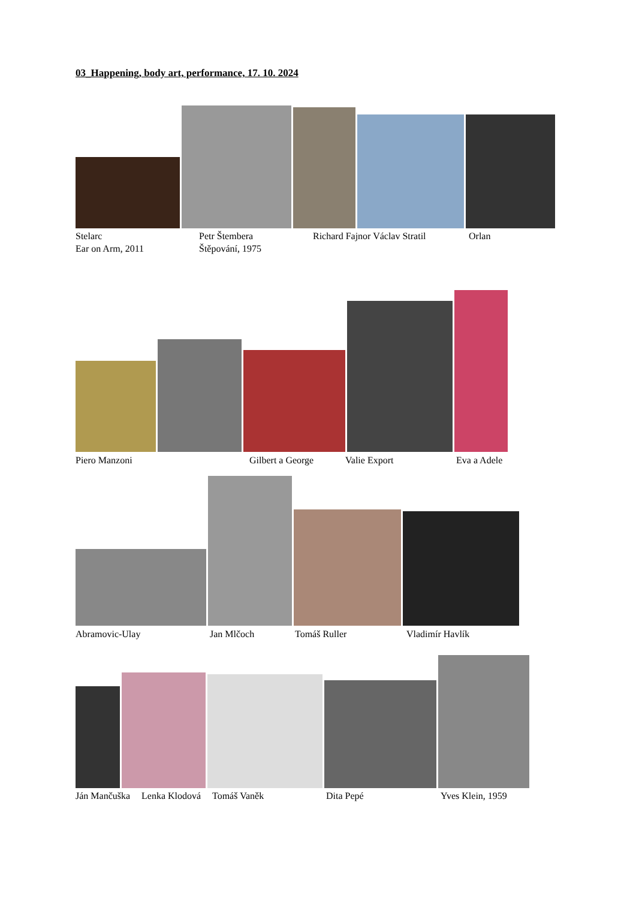03_Happening, body art, performance, 17. 10. 2024
Stelarc
Ear on Arm, 2011
Petr Štembera
Štěpování, 1975
Richard Fajnor Václav Stratil Orlan
Piero Manzoni Gilbert a George Valie Export Eva a Adele
Abramovic-Ulay Jan Mlčoch Tomáš Ruller Vladimír Havlík
Ján Mančuška Lenka Klodová Tomáš Vaněk Dita Pepé Yves Klein, 1959